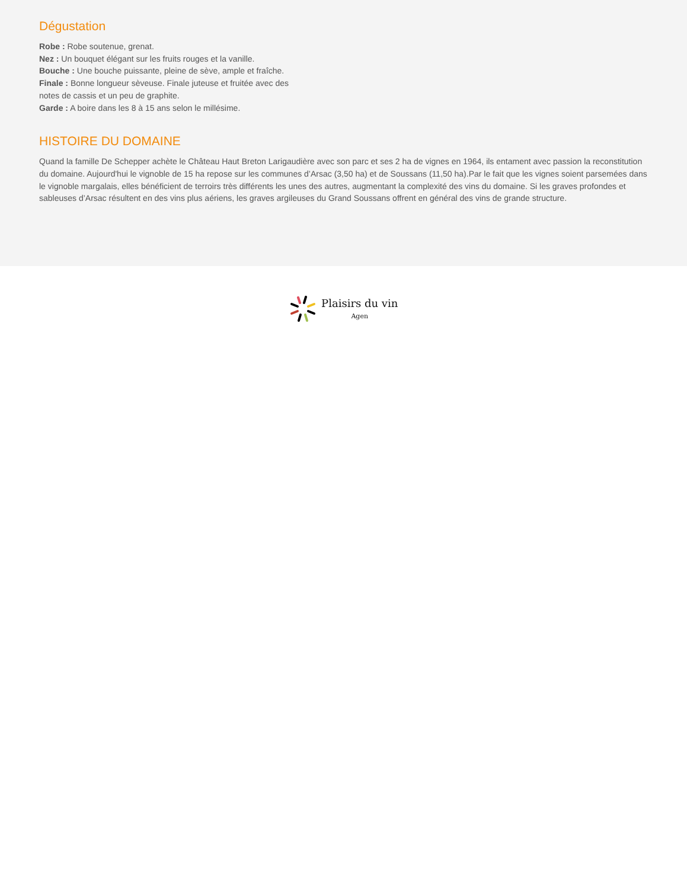Dégustation
Robe : Robe soutenue, grenat.
Nez : Un bouquet élégant sur les fruits rouges et la vanille.
Bouche : Une bouche puissante, pleine de sève, ample et fraîche.
Finale : Bonne longueur sèveuse. Finale juteuse et fruitée avec des notes de cassis et un peu de graphite.
Garde : A boire dans les 8 à 15 ans selon le millésime.
HISTOIRE DU DOMAINE
Quand la famille De Schepper achète le Château Haut Breton Larigaudière avec son parc et ses 2 ha de vignes en 1964, ils entament avec passion la reconstitution du domaine. Aujourd'hui le vignoble de 15 ha repose sur les communes d’Arsac (3,50 ha) et de Soussans (11,50 ha).Par le fait que les vignes soient parsemées dans le vignoble margalais, elles bénéficient de terroirs très différents les unes des autres, augmentant la complexité des vins du domaine. Si les graves profondes et sableuses d’Arsac résultent en des vins plus aériens, les graves argileuses du Grand Soussans offrent en général des vins de grande structure.
Plaisirs du vin
Agen